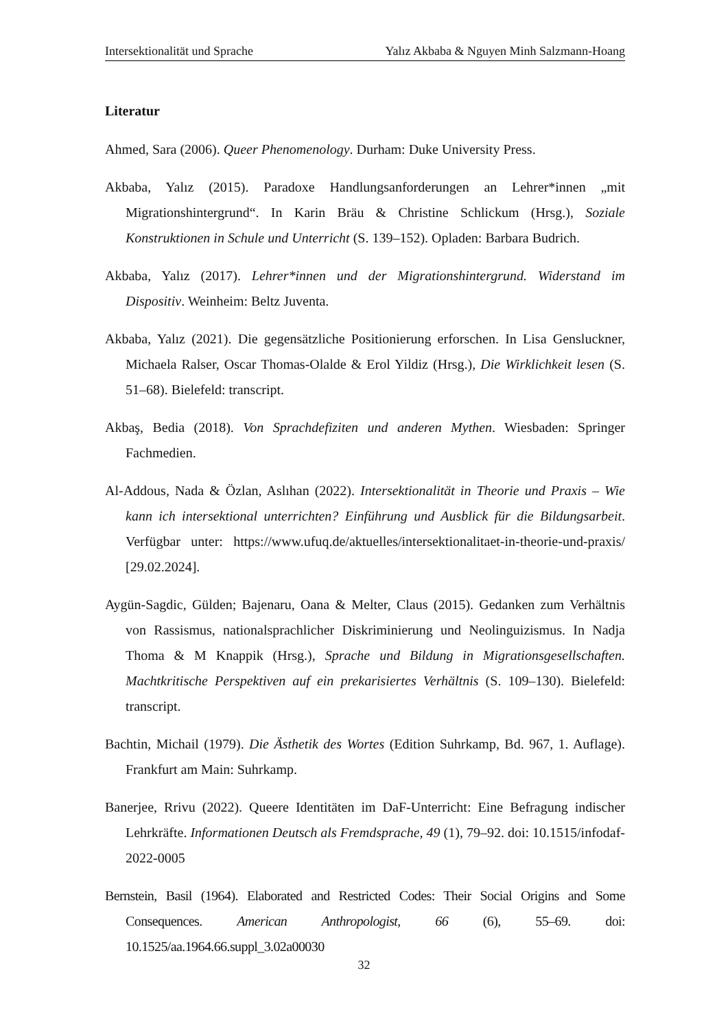Intersektionalität und Sprache Yalız Akbaba & Nguyen Minh Salzmann-Hoang
Literatur
Ahmed, Sara (2006). Queer Phenomenology. Durham: Duke University Press.
Akbaba, Yalız (2015). Paradoxe Handlungsanforderungen an Lehrer*innen „mit Migrationshintergrund“. In Karin Bräu & Christine Schlickum (Hrsg.), Soziale Konstruktionen in Schule und Unterricht (S. 139–152). Opladen: Barbara Budrich.
Akbaba, Yalız (2017). Lehrer*innen und der Migrationshintergrund. Widerstand im Dispositiv. Weinheim: Beltz Juventa.
Akbaba, Yalız (2021). Die gegensätzliche Positionierung erforschen. In Lisa Gensluckner, Michaela Ralser, Oscar Thomas-Olalde & Erol Yildiz (Hrsg.), Die Wirklichkeit lesen (S. 51–68). Bielefeld: transcript.
Akbaş, Bedia (2018). Von Sprachdefiziten und anderen Mythen. Wiesbaden: Springer Fachmedien.
Al-Addous, Nada & Özlan, Aslıhan (2022). Intersektionalität in Theorie und Praxis – Wie kann ich intersektional unterrichten? Einführung und Ausblick für die Bildungsarbeit. Verfügbar unter: https://www.ufuq.de/aktuelles/intersektionalitaet-in-theorie-und-praxis/ [29.02.2024].
Aygün-Sagdic, Gülden; Bajenaru, Oana & Melter, Claus (2015). Gedanken zum Verhältnis von Rassismus, nationalsprachlicher Diskriminierung und Neolinguizismus. In Nadja Thoma & M Knappik (Hrsg.), Sprache und Bildung in Migrationsgesellschaften. Machtkritische Perspektiven auf ein prekarisiertes Verhältnis (S. 109–130). Bielefeld: transcript.
Bachtin, Michail (1979). Die Ästhetik des Wortes (Edition Suhrkamp, Bd. 967, 1. Auflage). Frankfurt am Main: Suhrkamp.
Banerjee, Rrivu (2022). Queere Identitäten im DaF-Unterricht: Eine Befragung indischer Lehrkräfte. Informationen Deutsch als Fremdsprache, 49 (1), 79–92. doi: 10.1515/infodaf-2022-0005
Bernstein, Basil (1964). Elaborated and Restricted Codes: Their Social Origins and Some Consequences. American Anthropologist, 66 (6), 55–69. doi: 10.1525/aa.1964.66.suppl_3.02a00030
32